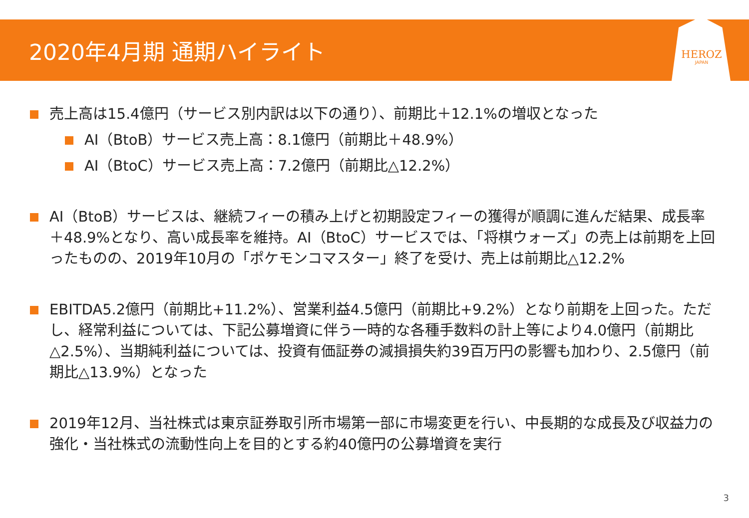2020年4月期 通期ハイライト
HEROZ
JAPAN
売上高は15.4億円（サービス別内訳は以下の通り）、前期比＋12.1%の増収となった
AI（BtoB）サービス売上高：8.1億円（前期比＋48.9%）
AI（BtoC）サービス売上高：7.2億円（前期比△12.2%）
AI（BtoB）サービスは、継続フィーの積み上げと初期設定フィーの獲得が順調に進んだ結果、成長率＋48.9%となり、高い成長率を維持。AI（BtoC）サービスでは、「将棋ウォーズ」の売上は前期を上回ったものの、2019年10月の「ポケモンコマスター」終了を受け、売上は前期比△12.2%
EBITDA5.2億円（前期比+11.2%）、営業利益4.5億円（前期比+9.2%）となり前期を上回った。ただし、経常利益については、下記公募増資に伴う一時的な各種手数料の計上等により4.0億円（前期比△2.5%）、当期純利益については、投資有価証券の減損損失約39百万円の影響も加わり、2.5億円（前期比△13.9%）となった
2019年12月、当社株式は東京証券取引所市場第一部に市場変更を行い、中長期的な成長及び収益力の強化・当社株式の流動性向上を目的とする約40億円の公募増資を実行
3